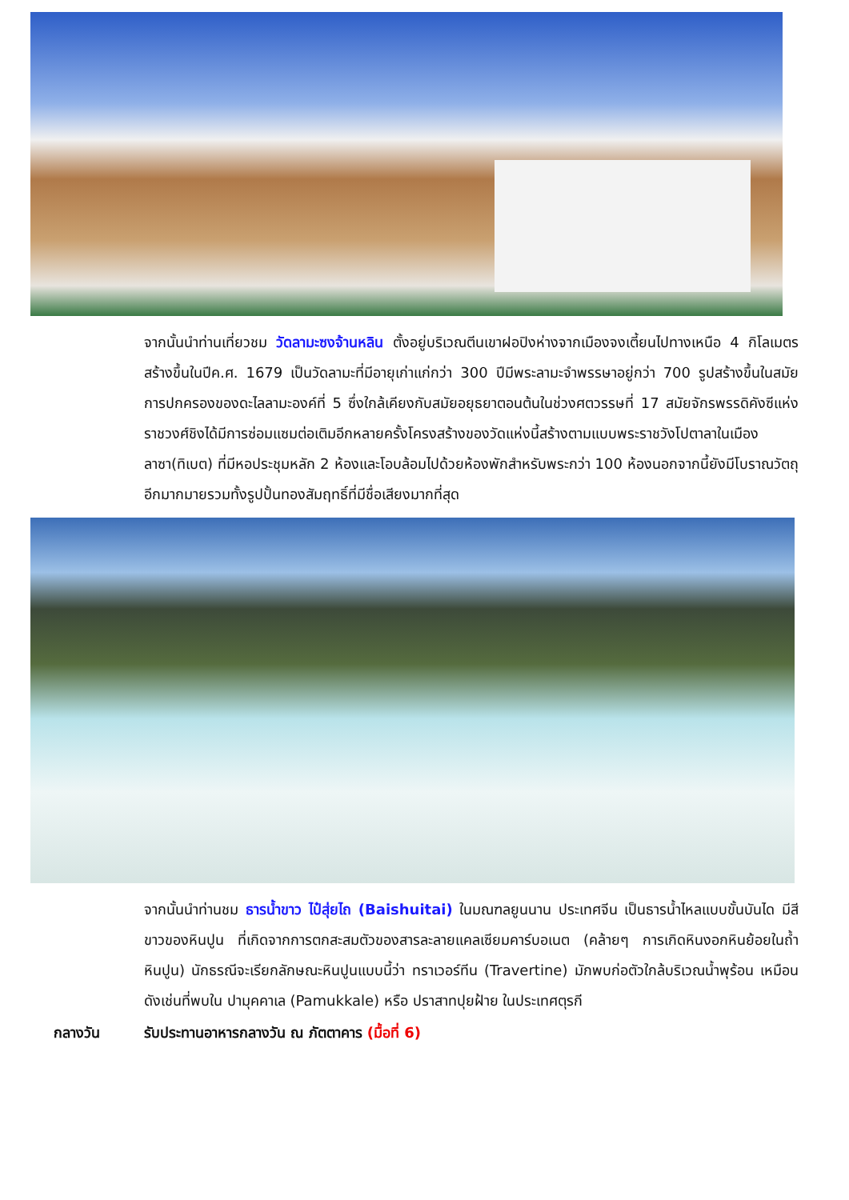จากนั้นนำท่านเที่ยวชม วัดลามะซงจ้านหลิน ตั้งอยู่บริเวณตีนเขาฝอปิงห่างจากเมืองจงเตี้ยนไปทางเหนือ 4 กิโลเมตรสร้างขึ้นในปีค.ศ. 1679 เป็นวัดลามะที่มีอายุเก่าแก่กว่า 300 ปีมีพระลามะจำพรรษาอยู่กว่า 700 รูปสร้างขึ้นในสมัยการปกครองของดะไลลามะองค์ที่ 5 ซึ่งใกล้เคียงกับสมัยอยุธยาตอนต้นในช่วงศตวรรษที่ 17 สมัยจักรพรรดิคังซีแห่งราชวงศ์ชิงได้มีการซ่อมแซมต่อเติมอีกหลายครั้งโครงสร้างของวัดแห่งนี้สร้างตามแบบพระราชวังโปตาลาในเมืองลาซา(ทิเบต) ที่มีหอประชุมหลัก 2 ห้องและโอบล้อมไปด้วยห้องพักสำหรับพระกว่า 100 ห้องนอกจากนี้ยังมีโบราณวัตถุอีกมากมายรวมทั้งรูปปั้นทองสัมฤทธิ์ที่มีชื่อเสียงมากที่สุด
จากนั้นนำท่านชม ธารน้ำขาว ไป๋สุ่ยไถ (Baishuitai) ในมณฑลยูนนาน ประเทศจีน เป็นธารน้ำไหลแบบขั้นบันได มีสีขาวของหินปูน ที่เกิดจากการตกสะสมตัวของสารละลายแคลเซียมคาร์บอเนต (คล้ายๆ การเกิดหินงอกหินย้อยในถ้ำหินปูน) นักธรณีจะเรียกลักษณะหินปูนแบบนี้ว่า ทราเวอร์ทีน (Travertine) มักพบก่อตัวใกล้บริเวณน้ำพุร้อน เหมือนดังเช่นที่พบใน ปามุคคาเล (Pamukkale) หรือ ปราสาทปุยฝ้าย ในประเทศตุรกี
กลางวัน รับประทานอาหารกลางวัน ณ ภัตตาคาร (มื้อที่ 6)